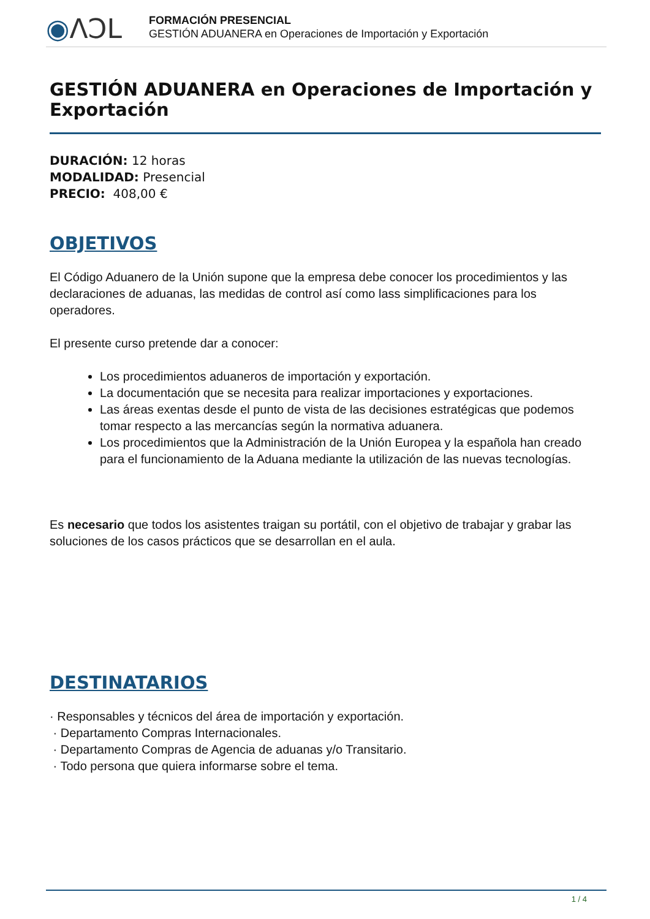◉ΛϽL
FORMACIÓN PRESENCIAL
GESTIÓN ADUANERA en Operaciones de Importación y Exportación
GESTIÓN ADUANERA en Operaciones de Importación y Exportación
DURACIÓN: 12 horas
MODALIDAD: Presencial
PRECIO: 408,00 €
OBJETIVOS
El Código Aduanero de la Unión supone que la empresa debe conocer los procedimientos y las declaraciones de aduanas, las medidas de control así como lass simplificaciones para los operadores.
El presente curso pretende dar a conocer:
Los procedimientos aduaneros de importación y exportación.
La documentación que se necesita para realizar importaciones y exportaciones.
Las áreas exentas desde el punto de vista de las decisiones estratégicas que podemos tomar respecto a las mercancías según la normativa aduanera.
Los procedimientos que la Administración de la Unión Europea y la española han creado para el funcionamiento de la Aduana mediante la utilización de las nuevas tecnologías.
Es necesario que todos los asistentes traigan su portátil, con el objetivo de trabajar y grabar las soluciones de los casos prácticos que se desarrollan en el aula.
DESTINATARIOS
· Responsables y técnicos del área de importación y exportación.
· Departamento Compras Internacionales.
· Departamento Compras de Agencia de aduanas y/o Transitario.
· Todo persona que quiera informarse sobre el tema.
1 / 4